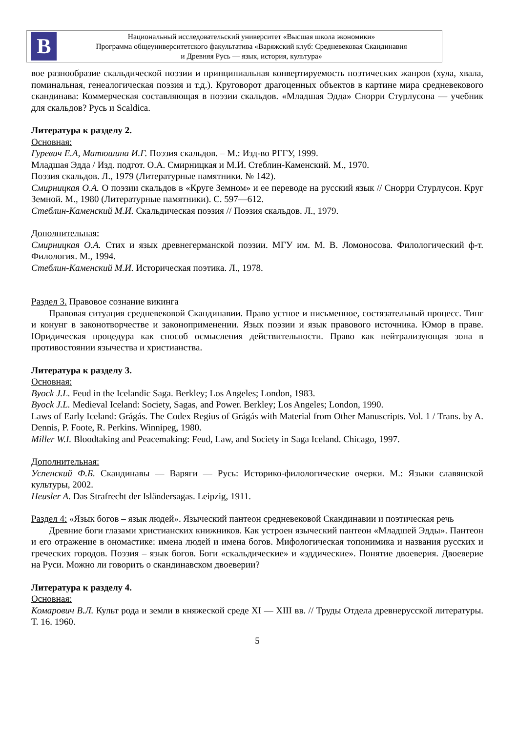В
Национальный исследовательский университет «Высшая школа экономики»
Программа общеуниверситетского факультатива «Варяжский клуб: Средневековая Скандинавия
и Древняя Русь — язык, история, культура»
вое разнообразие скальдической поэзии и принципиальная конвертируемость поэтических жанров (хула, хвала, поминальная, генеалогическая поэзия и т.д.). Круговорот драгоценных объектов в картине мира средневекового скандинава: Коммерческая составляющая в поэзии скальдов. «Младшая Эдда» Снорри Стурлусона — учебник для скальдов? Русь и Scaldica.
Литература к разделу 2.
Основная:
Гуревич Е.А, Матюшина И.Г. Поэзия скальдов. – М.: Изд-во РГГУ, 1999.
Младшая Эдда / Изд. подгот. О.А. Смирницкая и М.И. Стеблин-Каменский. М., 1970.
Поэзия скальдов. Л., 1979 (Литературные памятники. № 142).
Смирницкая О.А. О поэзии скальдов в «Круге Земном» и ее переводе на русский язык // Снорри Стурлусон. Круг Земной. М., 1980 (Литературные памятники). С. 597—612.
Стеблин-Каменский М.И. Скальдическая поэзия // Поэзия скальдов. Л., 1979.
Дополнительная:
Смирницкая О.А. Стих и язык древнегерманской поэзии. МГУ им. М. В. Ломоносова. Филологический ф-т. Филология. М., 1994.
Стеблин-Каменский М.И. Историческая поэтика. Л., 1978.
Раздел 3. Правовое сознание викинга
Правовая ситуация средневековой Скандинавии. Право устное и письменное, состязательный процесс. Тинг и конунг в законотворчестве и законоприменении. Язык поэзии и язык правового источника. Юмор в праве. Юридическая процедура как способ осмысления действительности. Право как нейтрализующая зона в противостоянии язычества и христианства.
Литература к разделу 3.
Основная:
Byock J.L. Feud in the Icelandic Saga. Berkley; Los Angeles; London, 1983.
Byock J.L. Medieval Iceland: Society, Sagas, and Power. Berkley; Los Angeles; London, 1990.
Laws of Early Iceland: Grágás. The Codex Regius of Grágás with Material from Other Manuscripts. Vol. 1 / Trans. by A. Dennis, P. Foote, R. Perkins. Winnipeg, 1980.
Miller W.I. Bloodtaking and Peacemaking: Feud, Law, and Society in Saga Iceland. Chicago, 1997.
Дополнительная:
Успенский Ф.Б. Скандинавы — Варяги — Русь: Историко-филологические очерки. М.: Языки славянской культуры, 2002.
Heusler A. Das Strafrecht der Isländersagas. Leipzig, 1911.
Раздел 4: «Язык богов – язык людей». Языческий пантеон средневековой Скандинавии и поэтическая речь
Древние боги глазами христианских книжников. Как устроен языческий пантеон «Младшей Эдды». Пантеон и его отражение в ономастике: имена людей и имена богов. Мифологическая топонимика и названия русских и греческих городов. Поэзия – язык богов. Боги «скальдические» и «эддические». Понятие двоеверия. Двоеверие на Руси. Можно ли говорить о скандинавском двоеверии?
Литература к разделу 4.
Основная:
Комарович В.Л. Культ рода и земли в княжеской среде XI — XIII вв. // Труды Отдела древнерусской литературы. Т. 16. 1960.
5